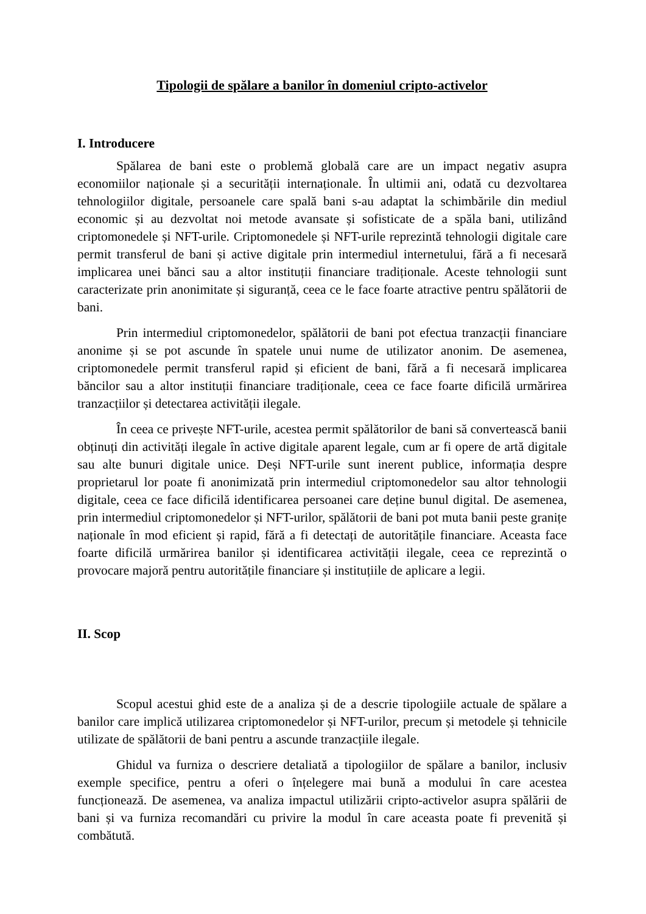Tipologii de spălare a banilor în domeniul cripto-activelor
I. Introducere
Spălarea de bani este o problemă globală care are un impact negativ asupra economiilor naționale și a securității internaționale. În ultimii ani, odată cu dezvoltarea tehnologiilor digitale, persoanele care spală bani s-au adaptat la schimbările din mediul economic și au dezvoltat noi metode avansate și sofisticate de a spăla bani, utilizând criptomonedele și NFT-urile. Criptomonedele și NFT-urile reprezintă tehnologii digitale care permit transferul de bani și active digitale prin intermediul internetului, fără a fi necesară implicarea unei bănci sau a altor instituții financiare tradiționale. Aceste tehnologii sunt caracterizate prin anonimitate și siguranță, ceea ce le face foarte atractive pentru spălătorii de bani.
Prin intermediul criptomonedelor, spălătorii de bani pot efectua tranzacții financiare anonime și se pot ascunde în spatele unui nume de utilizator anonim. De asemenea, criptomonedele permit transferul rapid și eficient de bani, fără a fi necesară implicarea băncilor sau a altor instituții financiare tradiționale, ceea ce face foarte dificilă urmărirea tranzacțiilor și detectarea activității ilegale.
În ceea ce privește NFT-urile, acestea permit spălătorilor de bani să convertească banii obținuți din activități ilegale în active digitale aparent legale, cum ar fi opere de artă digitale sau alte bunuri digitale unice. Deși NFT-urile sunt inerent publice, informația despre proprietarul lor poate fi anonimizată prin intermediul criptomonedelor sau altor tehnologii digitale, ceea ce face dificilă identificarea persoanei care deține bunul digital. De asemenea, prin intermediul criptomonedelor și NFT-urilor, spălătorii de bani pot muta banii peste granițe naționale în mod eficient și rapid, fără a fi detectați de autoritățile financiare. Aceasta face foarte dificilă urmărirea banilor și identificarea activității ilegale, ceea ce reprezintă o provocare majoră pentru autoritățile financiare și instituțiile de aplicare a legii.
II. Scop
Scopul acestui ghid este de a analiza și de a descrie tipologiile actuale de spălare a banilor care implică utilizarea criptomonedelor și NFT-urilor, precum și metodele și tehnicile utilizate de spălătorii de bani pentru a ascunde tranzacțiile ilegale.
Ghidul va furniza o descriere detaliată a tipologiilor de spălare a banilor, inclusiv exemple specifice, pentru a oferi o înțelegere mai bună a modului în care acestea funcționează. De asemenea, va analiza impactul utilizării cripto-activelor asupra spălării de bani și va furniza recomandări cu privire la modul în care aceasta poate fi prevenită și combătută.